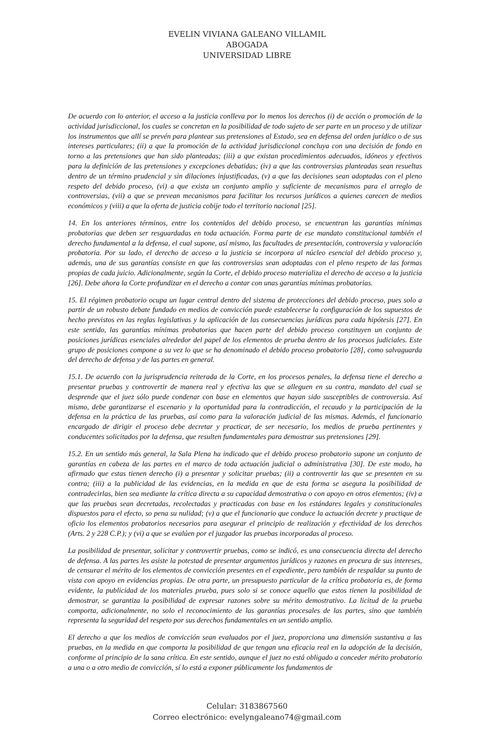EVELIN VIVIANA GALEANO VILLAMIL
ABOGADA
UNIVERSIDAD LIBRE
De acuerdo con lo anterior, el acceso a la justicia conlleva por lo menos los derechos (i) de acción o promoción de la actividad jurisdiccional, los cuales se concretan en la posibilidad de todo sujeto de ser parte en un proceso y de utilizar los instrumentos que allí se prevén para plantear sus pretensiones al Estado, sea en defensa del orden jurídico o de sus intereses particulares; (ii) a que la promoción de la actividad jurisdiccional concluya con una decisión de fondo en torno a las pretensiones que han sido planteadas; (iii) a que existan procedimientos adecuados, idóneos y efectivos para la definición de las pretensiones y excepciones debatidas; (iv) a que las controversias planteadas sean resueltas dentro de un término prudencial y sin dilaciones injustificadas, (v) a que las decisiones sean adoptadas con el pleno respeto del debido proceso, (vi) a que exista un conjunto amplio y suficiente de mecanismos para el arreglo de controversias, (vii) a que se prevean mecanismos para facilitar los recursos jurídicos a quienes carecen de medios económicos y (viii) a que la oferta de justicia cobije todo el territorio nacional [25].
14. En los anteriores términos, entre los contenidos del debido proceso, se encuentran las garantías mínimas probatorias que deben ser resguardadas en toda actuación. Forma parte de ese mandato constitucional también el derecho fundamental a la defensa, el cual supone, así mismo, las facultades de presentación, controversia y valoración probatoria. Por su lado, el derecho de acceso a la justicia se incorpora al núcleo esencial del debido proceso y, además, una de sus garantías consiste en que las controversias sean adoptadas con el pleno respeto de las formas propias de cada juicio. Adicionalmente, según la Corte, el debido proceso materializa el derecho de acceso a la justicia [26]. Debe ahora la Corte profundizar en el derecho a contar con unas garantías mínimas probatorias.
15. El régimen probatorio ocupa un lugar central dentro del sistema de protecciones del debido proceso, pues solo a partir de un robusto debate fundado en medios de convicción puede establecerse la configuración de los supuestos de hecho previstos en las reglas legislativas y la aplicación de las consecuencias jurídicas para cada hipótesis [27]. En este sentido, las garantías mínimas probatorias que hacen parte del debido proceso constituyen un conjunto de posiciones jurídicas esenciales alrededor del papel de los elementos de prueba dentro de los procesos judiciales. Este grupo de posiciones compone a su vez lo que se ha denominado el debido proceso probatorio [28], como salvaguarda del derecho de defensa y de las partes en general.
15.1. De acuerdo con la jurisprudencia reiterada de la Corte, en los procesos penales, la defensa tiene el derecho a presentar pruebas y controvertir de manera real y efectiva las que se alleguen en su contra, mandato del cual se desprende que el juez sólo puede condenar con base en elementos que hayan sido susceptibles de controversia. Así mismo, debe garantizarse el escenario y la oportunidad para la contradicción, el recaudo y la participación de la defensa en la práctica de las pruebas, así como para la valoración judicial de las mismas. Además, el funcionario encargado de dirigir el proceso debe decretar y practicar, de ser necesario, los medios de prueba pertinentes y conducentes solicitados por la defensa, que resulten fundamentales para demostrar sus pretensiones [29].
15.2. En un sentido más general, la Sala Plena ha indicado que el debido proceso probatorio supone un conjunto de garantías en cabeza de las partes en el marco de toda actuación judicial o administrativa [30]. De este modo, ha afirmado que estas tienen derecho (i) a presentar y solicitar pruebas; (ii) a controvertir las que se presenten en su contra; (iii) a la publicidad de las evidencias, en la medida en que de esta forma se asegura la posibilidad de contradecirlas, bien sea mediante la crítica directa a su capacidad demostrativa o con apoyo en otros elementos; (iv) a que las pruebas sean decretadas, recolectadas y practicadas con base en los estándares legales y constitucionales dispuestos para el efecto, so pena su nulidad; (v) a que el funcionario que conduce la actuación decrete y practique de oficio los elementos probatorios necesarios para asegurar el principio de realización y efectividad de los derechos (Arts. 2 y 228 C.P.); y (vi) a que se evalúen por el juzgador las pruebas incorporadas al proceso.
La posibilidad de presentar, solicitar y controvertir pruebas, como se indicó, es una consecuencia directa del derecho de defensa. A las partes les asiste la potestad de presentar argumentos jurídicos y razones en procura de sus intereses, de censurar el mérito de los elementos de convicción presentes en el expediente, pero también de respaldar su punto de vista con apoyo en evidencias propias. De otra parte, un presupuesto particular de la crítica probatoria es, de forma evidente, la publicidad de los materiales prueba, pues solo si se conoce aquello que estos tienen la posibilidad de demostrar, se garantiza la posibilidad de expresar razones sobre su mérito demostrativo. La licitud de la prueba comporta, adicionalmente, no solo el reconocimiento de las garantías procesales de las partes, sino que también representa la seguridad del respeto por sus derechos fundamentales en un sentido amplio.
El derecho a que los medios de convicción sean evaluados por el juez, proporciona una dimensión sustantiva a las pruebas, en la medida en que comporta la posibilidad de que tengan una eficacia real en la adopción de la decisión, conforme al principio de la sana crítica. En este sentido, aunque el juez no está obligado a conceder mérito probatorio a una o a otro medio de convicción, sí lo está a exponer públicamente los fundamentos de
Celular: 3183867560
Correo electrónico: evelyngaleano74@gmail.com